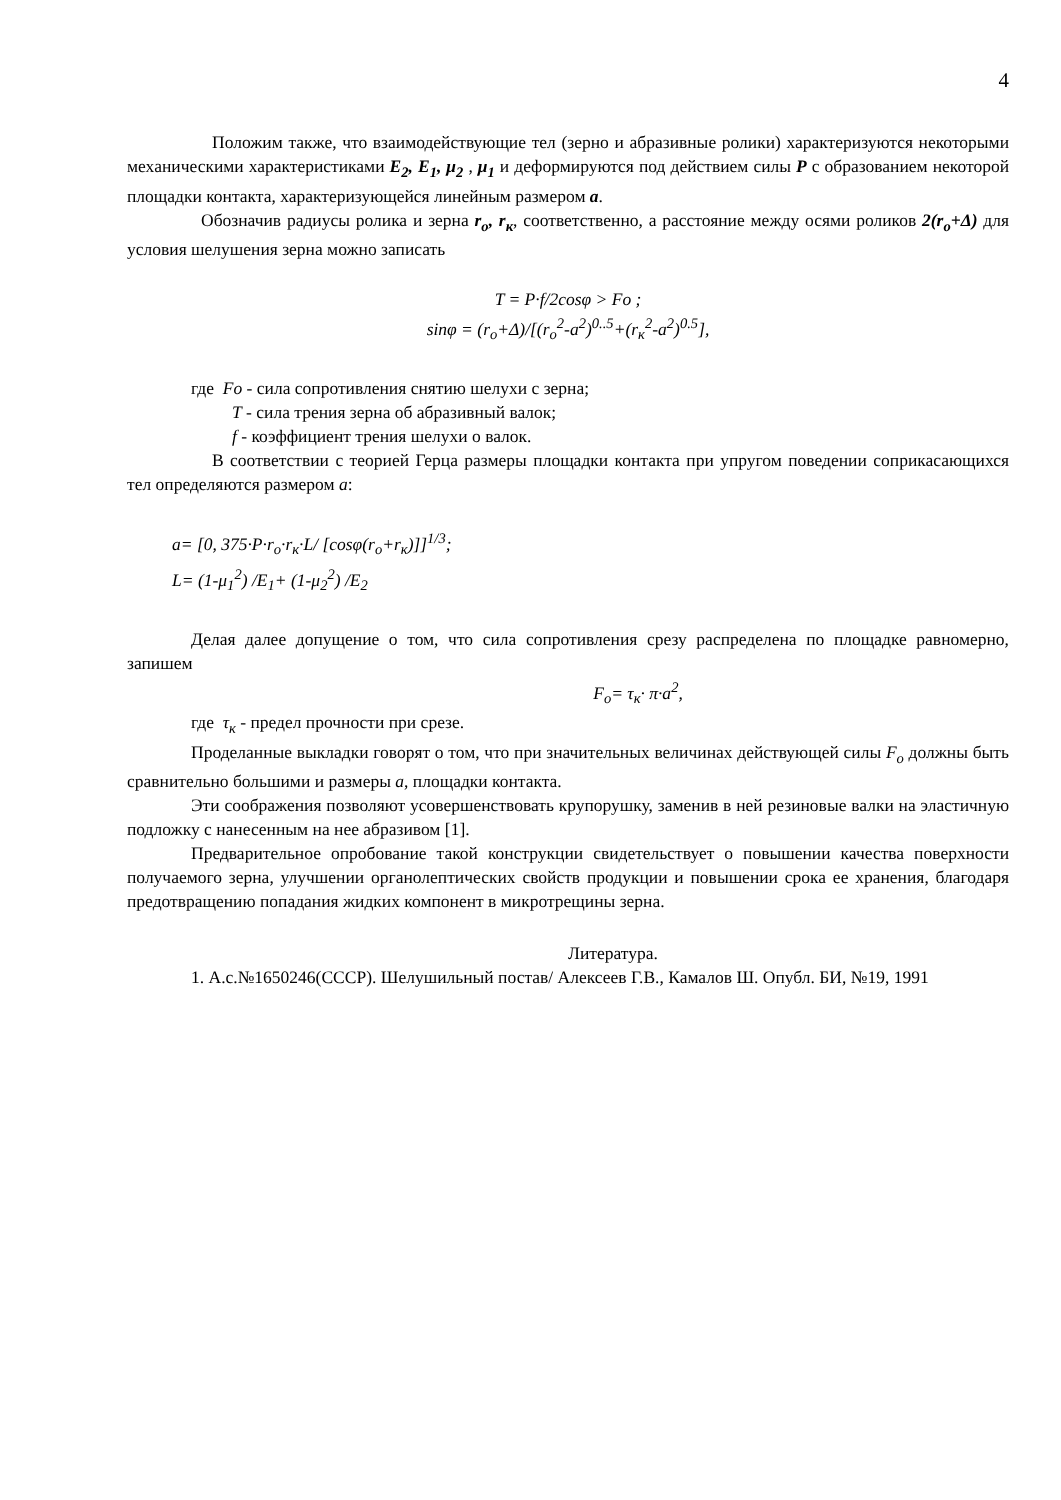4
Положим также, что взаимодействующие тел (зерно и абразивные ролики) характеризуются некоторыми механическими характеристиками E<sub>2</sub>, E<sub>1</sub>, μ<sub>2</sub> , μ<sub>1</sub> и деформируются под действием силы P с образованием некоторой площадки контакта, характеризующейся линейным размером a.
Обозначив радиусы ролика и зерна r<sub>o</sub>, r<sub>к</sub>, соответственно, а расстояние между осями роликов 2(r<sub>o</sub>+Δ) для условия шелушения зерна можно записать
T = P·f/2cosφ > Fo ;
sinφ = (r<sub>o</sub>+Δ)/[(r<sub>o</sub><sup>2</sup>-a<sup>2</sup>)<sup>0..5</sup>+(r<sub>к</sub><sup>2</sup>-a<sup>2</sup>)<sup>0.5</sup>],
где Fo - сила сопротивления снятию шелухи с зерна;
T - сила трения зерна об абразивный валок;
f - коэффициент трения шелухи о валок.
В соответствии с теорией Герца размеры площадки контакта при упругом поведении соприкасающихся тел определяются размером a:
a= [0, 375·P·r<sub>o</sub>·r<sub>к</sub>·L/ [cosφ(r<sub>o</sub>+r<sub>к</sub>)]]<sup>1/3</sup>;
L= (1-μ<sub>1</sub><sup>2</sup>) /E<sub>1</sub>+ (1-μ<sub>2</sub><sup>2</sup>) /E<sub>2</sub>
Делая далее допущение о том, что сила сопротивления срезу распределена по площадке равномерно, запишем
F<sub>o</sub>= τ<sub>к</sub>· π·a<sup>2</sup>,
где τ<sub>к</sub> - предел прочности при срезе.
Проделанные выкладки говорят о том, что при значительных величинах действующей силы F<sub>o</sub> должны быть сравнительно большими и размеры a, площадки контакта.
Эти соображения позволяют усовершенствовать крупорушку, заменив в ней резиновые валки на эластичную подложку с нанесенным на нее абразивом [1].
Предварительное опробование такой конструкции свидетельствует о повышении качества поверхности получаемого зерна, улучшении органолептических свойств продукции и повышении срока ее хранения, благодаря предотвращению попадания жидких компонент в микротрещины зерна.
Литература.
1. А.с.№1650246(СССР). Шелушильный постав/ Алексеев Г.В., Камалов Ш. Опубл. БИ, №19, 1991